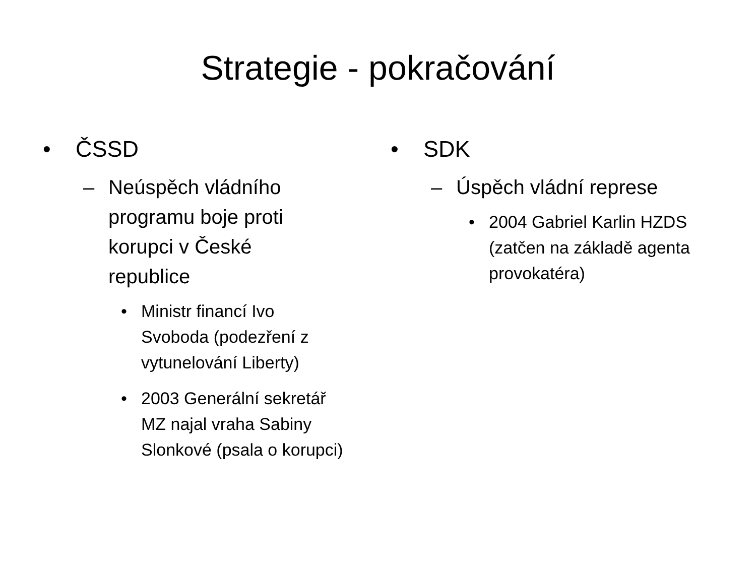Strategie - pokračování
• ČSSD
– Neúspěch vládního
programu boje proti
korupci v České
republice
• Ministr financí Ivo
Svoboda (podezření z
vytunelování Liberty)
• 2003 Generální sekretář
MZ najal vraha Sabiny
Slonkové (psala o korupci)
• SDK
– Úspěch vládní represe
• 2004 Gabriel Karlin HZDS
(zatčen na základě agenta
provokatéra)